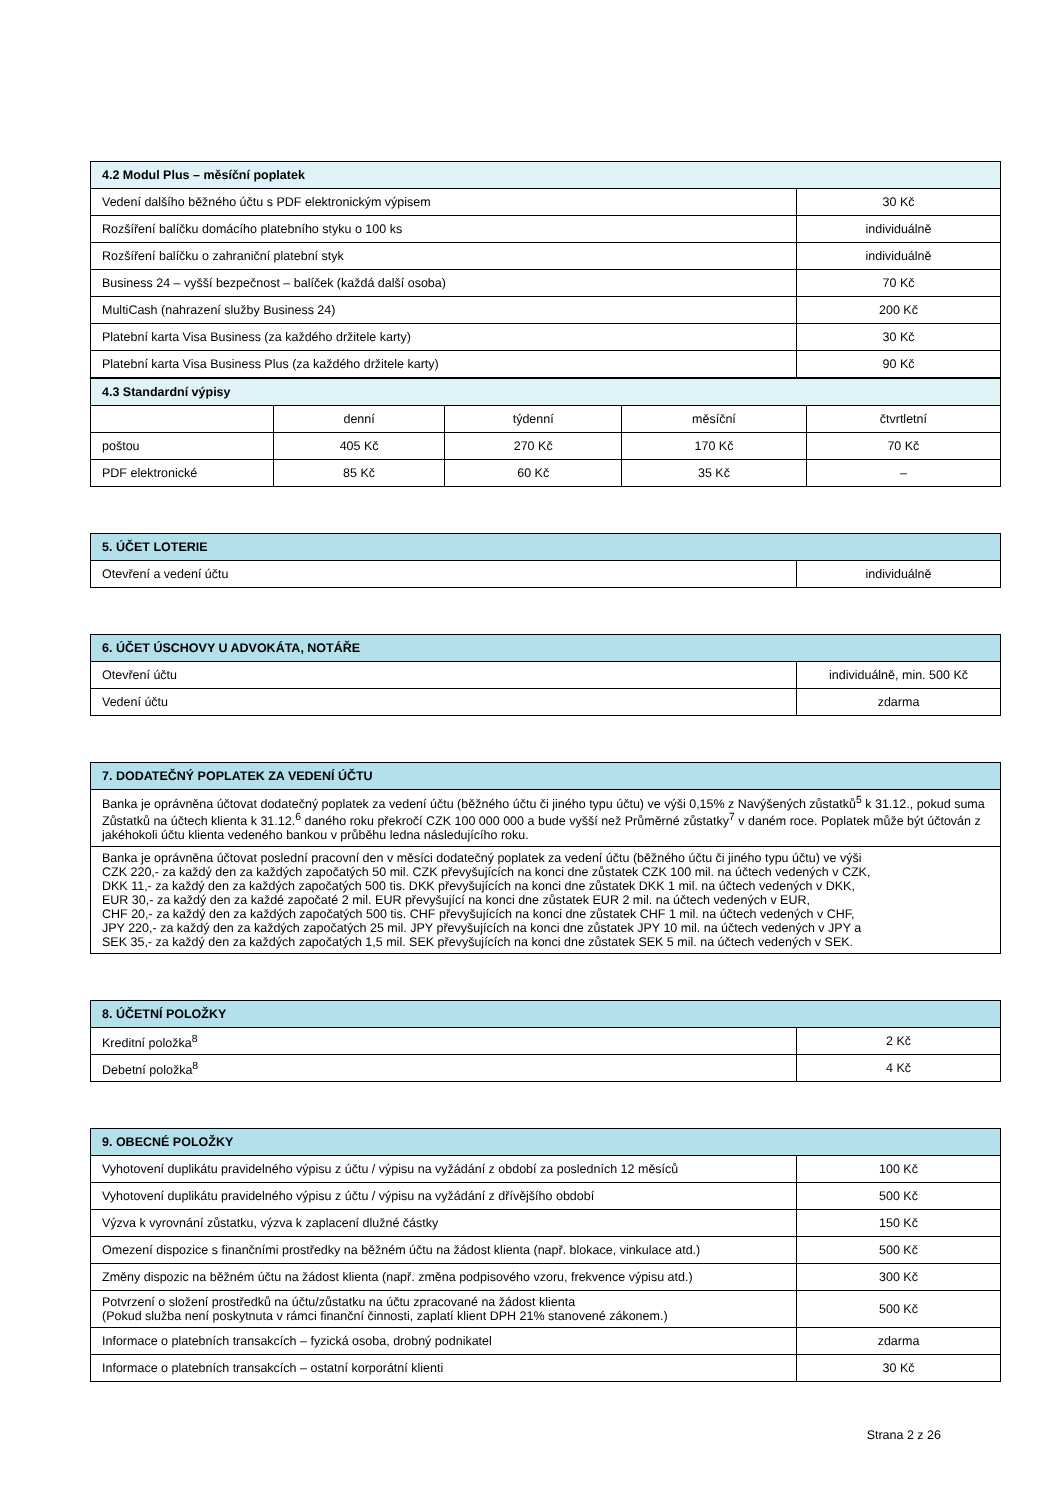| 4.2 Modul Plus – měsíční poplatek | |
| --- | --- |
| Vedení dalšího běžného účtu s PDF elektronickým výpisem | 30 Kč |
| Rozšíření balíčku domácího platebního styku o 100 ks | individuálně |
| Rozšíření balíčku o zahraniční platební styk | individuálně |
| Business 24 – vyšší bezpečnost – balíček (každá další osoba) | 70 Kč |
| MultiCash (nahrazení služby Business 24) | 200 Kč |
| Platební karta Visa Business (za každého držitele karty) | 30 Kč |
| Platební karta Visa Business Plus (za každého držitele karty) | 90 Kč |
| 4.3 Standardní výpisy | | | | |
| --- | --- | --- | --- | --- |
| | denní | týdenní | měsíční | čtvrtletní |
| poštou | 405 Kč | 270 Kč | 170 Kč | 70 Kč |
| PDF elektronické | 85 Kč | 60 Kč | 35 Kč | – |
| 5. ÚČET LOTERIE | |
| --- | --- |
| Otevření a vedení účtu | individuálně |
| 6. ÚČET ÚSCHOVY U ADVOKÁTA, NOTÁŘE | |
| --- | --- |
| Otevření účtu | individuálně, min. 500 Kč |
| Vedení účtu | zdarma |
| 7. DODATEČNÝ POPLATEK ZA VEDENÍ ÚČTU |
| --- |
| Banka je oprávněna účtovat dodatečný poplatek za vedení účtu (běžného účtu či jiného typu účtu) ve výši 0,15% z Navýšených zůstatků<sup>5</sup> k 31.12., pokud suma Zůstatků na účtech klienta k 31.12.<sup>6</sup> daného roku překročí CZK 100 000 000 a bude vyšší než Průměrné zůstatky<sup>7</sup> v daném roce. Poplatek může být účtován z jakéhokoli účtu klienta vedeného bankou v průběhu ledna následujícího roku. |
| Banka je oprávněna účtovat poslední pracovní den v měsíci dodatečný poplatek za vedení účtu (běžného účtu či jiného typu účtu) ve výši CZK 220,- za každý den za každých započatých 50 mil. CZK převyšujících na konci dne zůstatek CZK 100 mil. na účtech vedených v CZK, DKK 11,- za každý den za každých započatých 500 tis. DKK převyšujících na konci dne zůstatek DKK 1 mil. na účtech vedených v DKK, EUR 30,- za každý den za každé započaté 2 mil. EUR převyšující na konci dne zůstatek EUR 2 mil. na účtech vedených v EUR, CHF 20,- za každý den za každých započatých 500 tis. CHF převyšujících na konci dne zůstatek CHF 1 mil. na účtech vedených v CHF, JPY 220,- za každý den za každých započatých 25 mil. JPY převyšujících na konci dne zůstatek JPY 10 mil. na účtech vedených v JPY a SEK 35,- za každý den za každých započatých 1,5 mil. SEK převyšujících na konci dne zůstatek SEK 5 mil. na účtech vedených v SEK. |
| 8. ÚČETNÍ POLOŽKY | |
| --- | --- |
| Kreditní položka<sup>8</sup> | 2 Kč |
| Debetní položka<sup>8</sup> | 4 Kč |
| 9. OBECNÉ POLOŽKY | |
| --- | --- |
| Vyhotovení duplikátu pravidelného výpisu z účtu / výpisu na vyžádání z období za posledních 12 měsíců | 100 Kč |
| Vyhotovení duplikátu pravidelného výpisu z účtu / výpisu na vyžádání z dřívějšího období | 500 Kč |
| Výzva k vyrovnání zůstatku, výzva k zaplacení dlužné částky | 150 Kč |
| Omezení dispozice s finančními prostředky na běžném účtu na žádost klienta (např. blokace, vinkulace atd.) | 500 Kč |
| Změny dispozic na běžném účtu na žádost klienta (např. změna podpisového vzoru, frekvence výpisu atd.) | 300 Kč |
| Potvrzení o složení prostředků na účtu/zůstatku na účtu zpracované na žádost klienta (Pokud služba není poskytnuta v rámci finanční činnosti, zaplatí klient DPH 21% stanovené zákonem.) | 500 Kč |
| Informace o platebních transakcích – fyzická osoba, drobný podnikatel | zdarma |
| Informace o platebních transakcích – ostatní korporátní klienti | 30 Kč |
Strana 2 z 26